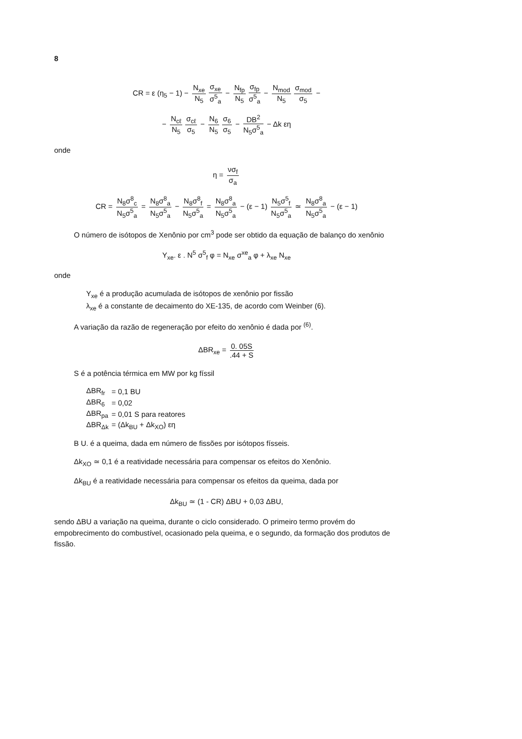8
CR = ε (η<sub>5</sub> − 1) − N<sub>xe</sub> N<sub>5</sub> σ<sub>xe</sub> σ<sup>5</sup><sub>a</sub> − N<sub>fp</sub> N<sub>5</sub> σ<sub>fp</sub> σ<sup>5</sup><sub>a</sub> − N<sub>mod</sub> N<sub>5</sub> σ<sub>mod</sub> σ<sub>5</sub> −
− N<sub>cℓ</sub> N<sub>5</sub> σ<sub>cℓ</sub> σ<sub>5</sub> − N<sub>6</sub> N<sub>5</sub> σ<sub>6</sub> σ<sub>5</sub> − DB<sup>2</sup> N<sub>5</sub>σ<sup>5</sup><sub>a</sub> − Δk εη
onde
η = νσ<sub>f</sub> σ<sub>a</sub>
CR = N<sub>8</sub>σ<sup>8</sup><sub>c</sub> N<sub>5</sub>σ<sup>5</sup><sub>a</sub> = N<sub>8</sub>σ<sup>8</sup><sub>a</sub> N<sub>5</sub>σ<sup>5</sup><sub>a</sub> − N<sub>8</sub>σ<sup>8</sup><sub>f</sub> N<sub>5</sub>σ<sup>5</sup><sub>a</sub> = N<sub>8</sub>σ<sup>8</sup><sub>a</sub> N<sub>5</sub>σ<sup>5</sup><sub>a</sub> − (ε − 1) N<sub>5</sub>σ<sup>5</sup><sub>f</sub> N<sub>5</sub>σ<sup>5</sup><sub>a</sub> ≃ N<sub>8</sub>σ<sup>8</sup><sub>a</sub> N<sub>5</sub>σ<sup>5</sup><sub>a</sub> − (ε − 1)
O número de isótopos de Xenônio por cm<sup>3</sup> pode ser obtido da equação de balanço do xenônio
Y<sub>xe</sub>. ε . N<sup>5</sup> σ<sup>5</sup><sub>f</sub> φ = N<sub>xe</sub> σ<sup>xe</sup><sub>a</sub> φ + λ<sub>xe</sub> N<sub>xe</sub>
onde
Y<sub>xe</sub> é a produção acumulada de isótopos de xenônio por fissão
λ<sub>xe</sub> é a constante de decaimento do XE-135, de acordo com Weinber (6).
A variação da razão de regeneração por efeito do xenônio é dada por <sup>(6)</sup>.
ΔBR<sub>xe</sub> = 0. 05S.44 + S
S é a potência térmica em MW por kg físsil
| ΔBR<sub>fr</sub> | = 0,1 BU |
| ΔBR<sub>6</sub> | = 0,02 |
| ΔBR<sub>pa</sub> | = 0,01 S para reatores |
| ΔBR<sub>Δk</sub> | = (Δk<sub>BU</sub> + Δk<sub>XO</sub>) εη |
B U. é a queima, dada em número de fissões por isótopos físseis.
Δk<sub>XO</sub> ≃ 0,1 é a reatividade necessária para compensar os efeitos do Xenônio.
Δk<sub>BU</sub> é a reatividade necessária para compensar os efeitos da queima, dada por
Δk<sub>BU</sub> ≃ (1 - CR) ΔBU + 0,03 ΔBU,
sendo ΔBU a variação na queima, durante o ciclo considerado. O primeiro termo provém do empobrecimento do combustível, ocasionado pela queima, e o segundo, da formação dos produtos de fissão.